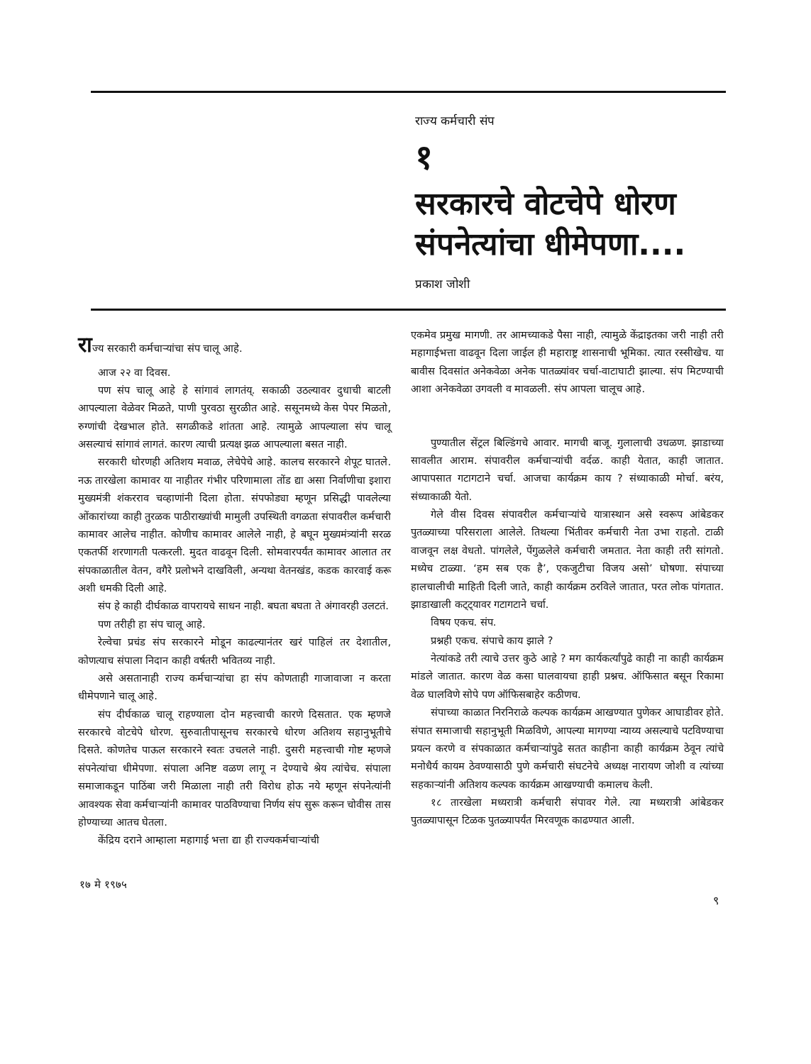राज्य कर्मचारी संप
१
सरकारचे वोटचेपे धोरण
संपनेत्यांचा धीमेपणा....
प्रकाश जोशी
राज्य सरकारी कर्मचाऱ्यांचा संप चालू आहे.
आज २२ वा दिवस.
पण संप चालू आहे हे सांगावं लागतंय्. सकाळी उठल्यावर दुधाची बाटली आपल्याला वेळेवर मिळते, पाणी पुरवठा सुरळीत आहे. ससूनमध्ये केस पेपर मिळतो, रुग्णांची देखभाल होते. सगळीकडे शांतता आहे. त्यामुळे आपल्याला संप चालू असल्याचं सांगावं लागतं. कारण त्याची प्रत्यक्ष झळ आपल्याला बसत नाही.
सरकारी धोरणही अतिशय मवाळ, लेचेपेचे आहे. कालच सरकारने शेपूट घातले. नऊ तारखेला कामावर या नाहीतर गंभीर परिणामाला तोंड द्या असा निर्वाणीचा इशारा मुख्यमंत्री शंकरराव चव्हाणांनी दिला होता. संपफोड्या म्हणून प्रसिद्धी पावलेल्या ओंकारांच्या काही तुरळक पाठीराख्यांची मामुली उपस्थिती वगळता संपावरील कर्मचारी कामावर आलेच नाहीत. कोणीच कामावर आलेले नाही, हे बघून मुख्यमंत्र्यांनी सरळ एकतर्फी शरणागती पत्करली. मुदत वाढवून दिली. सोमवारपर्यंत कामावर आलात तर संपकाळातील वेतन, वगैरे प्रलोभने दाखविली, अन्यथा वेतनखंड, कडक कारवाई करू अशी धमकी दिली आहे.
संप हे काही दीर्घकाळ वापरायचे साधन नाही. बघता बघता ते अंगावरही उलटतं.
पण तरीही हा संप चालू आहे.
रेल्वेचा प्रचंड संप सरकारने मोडून काढल्यानंतर खरं पाहिलं तर देशातील, कोणत्याच संपाला निदान काही वर्षतरी भवितव्य नाही.
असे असतानाही राज्य कर्मचाऱ्यांचा हा संप कोणताही गाजावाजा न करता धीमेपणाने चालू आहे.
संप दीर्घकाळ चालू राहण्याला दोन महत्त्वाची कारणे दिसतात. एक म्हणजे सरकारचे वोटचेपे धोरण. सुरुवातीपासूनच सरकारचे धोरण अतिशय सहानुभूतीचे दिसते. कोणतेच पाऊल सरकारने स्वतः उचलले नाही. दुसरी महत्त्वाची गोष्ट म्हणजे संपनेत्यांचा धीमेपणा. संपाला अनिष्ट वळण लागू न देण्याचे श्रेय त्यांचेच. संपाला समाजाकडून पाठिंबा जरी मिळाला नाही तरी विरोध होऊ नये म्हणून संपनेत्यांनी आवश्यक सेवा कर्मचाऱ्यांनी कामावर पाठविण्याचा निर्णय संप सुरू करून चोवीस तास होण्याच्या आतच घेतला.
केंद्रिय दराने आम्हाला महागाई भत्ता द्या ही राज्यकर्मचाऱ्यांची
एकमेव प्रमुख मागणी. तर आमच्याकडे पैसा नाही, त्यामुळे केंद्राइतका जरी नाही तरी महागाईभत्ता वाढवून दिला जाईल ही महाराष्ट्र शासनाची भूमिका. त्यात रस्सीखेच. या बावीस दिवसांत अनेकवेळा अनेक पातळ्यांवर चर्चा-वाटाघाटी झाल्या. संप मिटण्याची आशा अनेकवेळा उगवली व मावळली. संप आपला चालूच आहे.
पुण्यातील सेंट्रल बिल्डिंगचे आवार. मागची बाजू. गुलालाची उधळण. झाडाच्या सावलीत आराम. संपावरील कर्मचाऱ्यांची वर्दळ. काही येतात, काही जातात. आपापसात गटागटाने चर्चा. आजचा कार्यक्रम काय ? संध्याकाळी मोर्चा. बरंय, संध्याकाळी येतो.
गेले वीस दिवस संपावरील कर्मचाऱ्यांचे यात्रास्थान असे स्वरूप आंबेडकर पुतळ्याच्या परिसराला आलेले. तिथल्या भिंतीवर कर्मचारी नेता उभा राहतो. टाळी वाजवून लक्ष वेधतो. पांगलेले, पेंगुळलेले कर्मचारी जमतात. नेता काही तरी सांगतो. मध्येच टाळ्या. ‘हम सब एक है’, एकजुटीचा विजय असो’ घोषणा. संपाच्या हालचालीची माहिती दिली जाते, काही कार्यक्रम ठरविले जातात, परत लोक पांगतात. झाडाखाली कट्ट्यावर गटागटाने चर्चा.
विषय एकच. संप.
प्रश्नही एकच. संपाचे काय झाले ?
नेत्यांकडे तरी त्याचे उत्तर कुठे आहे ? मग कार्यकर्त्यांपुढे काही ना काही कार्यक्रम मांडले जातात. कारण वेळ कसा घालवायचा हाही प्रश्नच. ऑफिसात बसून रिकामा वेळ घालविणे सोपे पण ऑफिसबाहेर कठीणच.
संपाच्या काळात निरनिराळे कल्पक कार्यक्रम आखण्यात पुणेकर आघाडीवर होते. संपात समाजाची सहानुभूती मिळविणे, आपल्या मागण्या न्याय्य असल्याचे पटविण्याचा प्रयत्न करणे व संपकाळात कर्मचाऱ्यांपुढे सतत काहीना काही कार्यक्रम ठेवून त्यांचे मनोधैर्य कायम ठेवण्यासाठी पुणे कर्मचारी संघटनेचे अध्यक्ष नारायण जोशी व त्यांच्या सहकाऱ्यांनी अतिशय कल्पक कार्यक्रम आखण्याची कमालच केली.
१८ तारखेला मध्यरात्री कर्मचारी संपावर गेले. त्या मध्यरात्री आंबेडकर पुतळ्यापासून टिळक पुतळ्यापर्यंत मिरवणूक काढण्यात आली.
१७ मे १९७५
९